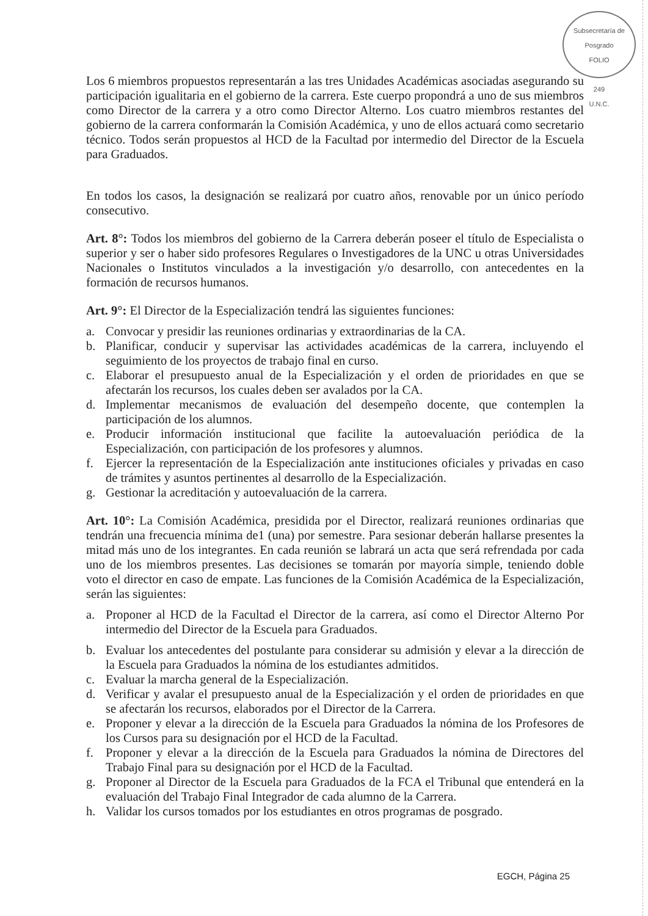Subsecretaría de Posgrado
FOLIO
249
U.N.C.
Los 6 miembros propuestos representarán a las tres Unidades Académicas asociadas asegurando su participación igualitaria en el gobierno de la carrera. Este cuerpo propondrá a uno de sus miembros como Director de la carrera y a otro como Director Alterno. Los cuatro miembros restantes del gobierno de la carrera conformarán la Comisión Académica, y uno de ellos actuará como secretario técnico. Todos serán propuestos al HCD de la Facultad por intermedio del Director de la Escuela para Graduados.
En todos los casos, la designación se realizará por cuatro años, renovable por un único período consecutivo.
Art. 8°: Todos los miembros del gobierno de la Carrera deberán poseer el título de Especialista o superior y ser o haber sido profesores Regulares o Investigadores de la UNC u otras Universidades Nacionales o Institutos vinculados a la investigación y/o desarrollo, con antecedentes en la formación de recursos humanos.
Art. 9°: El Director de la Especialización tendrá las siguientes funciones:
a. Convocar y presidir las reuniones ordinarias y extraordinarias de la CA.
b. Planificar, conducir y supervisar las actividades académicas de la carrera, incluyendo el seguimiento de los proyectos de trabajo final en curso.
c. Elaborar el presupuesto anual de la Especialización y el orden de prioridades en que se afectarán los recursos, los cuales deben ser avalados por la CA.
d. Implementar mecanismos de evaluación del desempeño docente, que contemplen la participación de los alumnos.
e. Producir información institucional que facilite la autoevaluación periódica de la Especialización, con participación de los profesores y alumnos.
f. Ejercer la representación de la Especialización ante instituciones oficiales y privadas en caso de trámites y asuntos pertinentes al desarrollo de la Especialización.
g. Gestionar la acreditación y autoevaluación de la carrera.
Art. 10°: La Comisión Académica, presidida por el Director, realizará reuniones ordinarias que tendrán una frecuencia mínima de1 (una) por semestre. Para sesionar deberán hallarse presentes la mitad más uno de los integrantes. En cada reunión se labrará un acta que será refrendada por cada uno de los miembros presentes. Las decisiones se tomarán por mayoría simple, teniendo doble voto el director en caso de empate. Las funciones de la Comisión Académica de la Especialización, serán las siguientes:
a. Proponer al HCD de la Facultad el Director de la carrera, así como el Director Alterno Por intermedio del Director de la Escuela para Graduados.
b. Evaluar los antecedentes del postulante para considerar su admisión y elevar a la dirección de la Escuela para Graduados la nómina de los estudiantes admitidos.
c. Evaluar la marcha general de la Especialización.
d. Verificar y avalar el presupuesto anual de la Especialización y el orden de prioridades en que se afectarán los recursos, elaborados por el Director de la Carrera.
e. Proponer y elevar a la dirección de la Escuela para Graduados la nómina de los Profesores de los Cursos para su designación por el HCD de la Facultad.
f. Proponer y elevar a la dirección de la Escuela para Graduados la nómina de Directores del Trabajo Final para su designación por el HCD de la Facultad.
g. Proponer al Director de la Escuela para Graduados de la FCA el Tribunal que entenderá en la evaluación del Trabajo Final Integrador de cada alumno de la Carrera.
h. Validar los cursos tomados por los estudiantes en otros programas de posgrado.
EGCH, Página 25